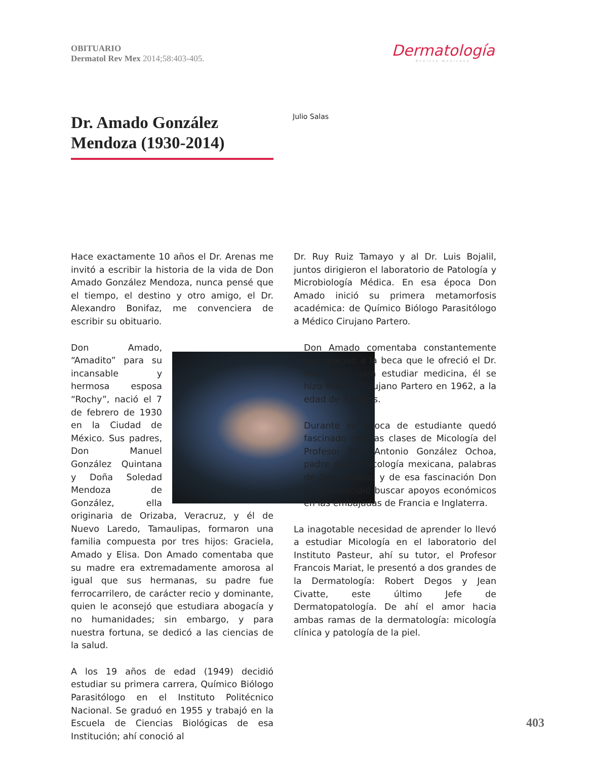OBITUARIO
Dermatol Rev Mex 2014;58:403-405.
Dermatología
Revista mexicana
Dr. Amado González Mendoza (1930-2014)
Julio Salas
Hace exactamente 10 años el Dr. Arenas me invitó a escribir la historia de la vida de Don Amado González Mendoza, nunca pensé que el tiempo, el destino y otro amigo, el Dr. Alexandro Bonifaz, me convenciera de escribir su obituario.
Don Amado, “Amadito” para su incansable y hermosa esposa “Rochy”, nació el 7 de febrero de 1930 en la Ciudad de México. Sus padres, Don Manuel González Quintana y Doña Soledad Mendoza de González, ella originaria de Orizaba, Veracruz, y él de Nuevo Laredo, Tamaulipas, formaron una familia compuesta por tres hijos: Graciela, Amado y Elisa. Don Amado comentaba que su madre era extremadamente amorosa al igual que sus hermanas, su padre fue ferrocarrilero, de carácter recio y dominante, quien le aconsejó que estudiara abogacía y no humanidades; sin embargo, y para nuestra fortuna, se dedicó a las ciencias de la salud.
A los 19 años de edad (1949) decidió estudiar su primera carrera, Químico Biólogo Parasitólogo en el Instituto Politécnico Nacional. Se graduó en 1955 y trabajó en la Escuela de Ciencias Biológicas de esa Institución; ahí conoció al
Dr. Ruy Ruiz Tamayo y al Dr. Luis Bojalil, juntos dirigieron el laboratorio de Patología y Microbiología Médica. En esa época Don Amado inició su primera metamorfosis académica: de Químico Biólogo Parasitólogo a Médico Cirujano Partero.
Don Amado comentaba constantemente que gracias a la beca que le ofreció el Dr. Ruy Pérez para estudiar medicina, él se hizo Médico Cirujano Partero en 1962, a la edad de 32 años.
Durante su época de estudiante quedó fascinado con las clases de Micología del Profesor Don Antonio González Ochoa, padre de la micología mexicana, palabras de Don Amado, y de esa fascinación Don Amado decidió buscar apoyos económicos en las embajadas de Francia e Inglaterra.
La inagotable necesidad de aprender lo llevó a estudiar Micología en el laboratorio del Instituto Pasteur, ahí su tutor, el Profesor Francois Mariat, le presentó a dos grandes de la Dermatología: Robert Degos y Jean Civatte, este último Jefe de Dermatopatología. De ahí el amor hacia ambas ramas de la dermatología: micología clínica y patología de la piel.
403